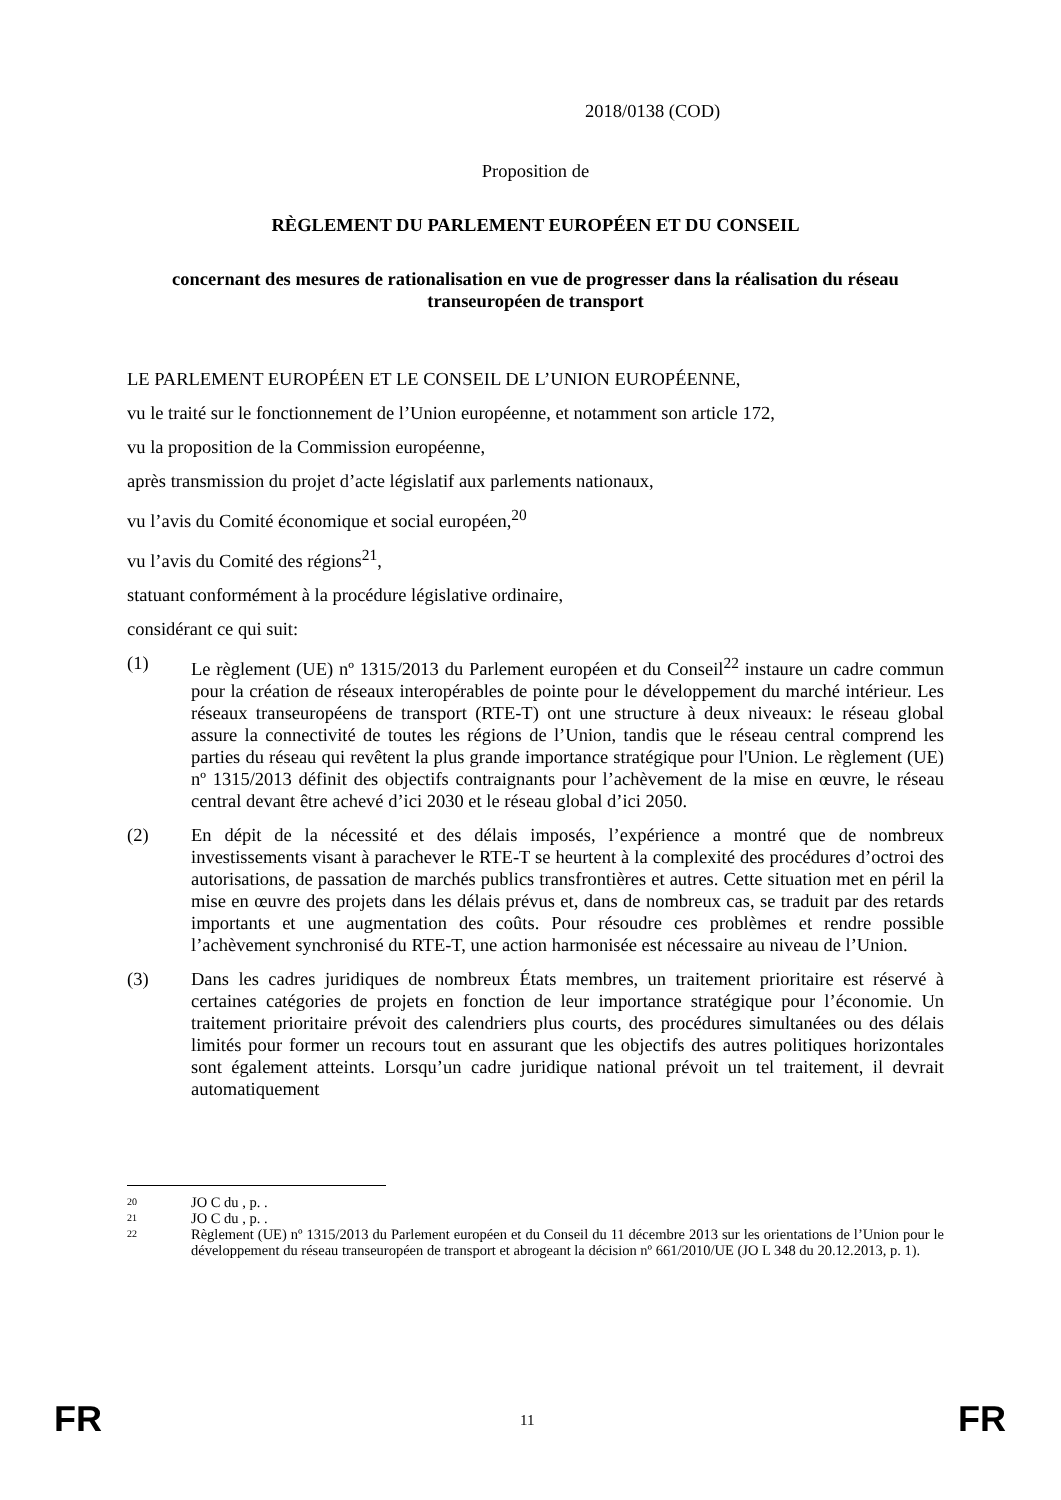2018/0138 (COD)
Proposition de
RÈGLEMENT DU PARLEMENT EUROPÉEN ET DU CONSEIL
concernant des mesures de rationalisation en vue de progresser dans la réalisation du réseau transeuropéen de transport
LE PARLEMENT EUROPÉEN ET LE CONSEIL DE L’UNION EUROPÉENNE,
vu le traité sur le fonctionnement de l’Union européenne, et notamment son article 172,
vu la proposition de la Commission européenne,
après transmission du projet d’acte législatif aux parlements nationaux,
vu l’avis du Comité économique et social européen,<sup>20</sup>
vu l’avis du Comité des régions<sup>21</sup>,
statuant conformément à la procédure législative ordinaire,
considérant ce qui suit:
(1) Le règlement (UE) nº 1315/2013 du Parlement européen et du Conseil<sup>22</sup> instaure un cadre commun pour la création de réseaux interopérables de pointe pour le développement du marché intérieur. Les réseaux transeuropéens de transport (RTE-T) ont une structure à deux niveaux: le réseau global assure la connectivité de toutes les régions de l’Union, tandis que le réseau central comprend les parties du réseau qui revêtent la plus grande importance stratégique pour l'Union. Le règlement (UE) nº 1315/2013 définit des objectifs contraignants pour l’achèvement de la mise en œuvre, le réseau central devant être achevé d’ici 2030 et le réseau global d’ici 2050.
(2) En dépit de la nécessité et des délais imposés, l’expérience a montré que de nombreux investissements visant à parachever le RTE-T se heurtent à la complexité des procédures d’octroi des autorisations, de passation de marchés publics transfrontières et autres. Cette situation met en péril la mise en œuvre des projets dans les délais prévus et, dans de nombreux cas, se traduit par des retards importants et une augmentation des coûts. Pour résoudre ces problèmes et rendre possible l’achèvement synchronisé du RTE-T, une action harmonisée est nécessaire au niveau de l’Union.
(3) Dans les cadres juridiques de nombreux États membres, un traitement prioritaire est réservé à certaines catégories de projets en fonction de leur importance stratégique pour l’économie. Un traitement prioritaire prévoit des calendriers plus courts, des procédures simultanées ou des délais limités pour former un recours tout en assurant que les objectifs des autres politiques horizontales sont également atteints. Lorsqu’un cadre juridique national prévoit un tel traitement, il devrait automatiquement
20 JO C du , p. .
21 JO C du , p. .
22 Règlement (UE) nº 1315/2013 du Parlement européen et du Conseil du 11 décembre 2013 sur les orientations de l’Union pour le développement du réseau transeuropéen de transport et abrogeant la décision nº 661/2010/UE (JO L 348 du 20.12.2013, p. 1).
FR 11 FR